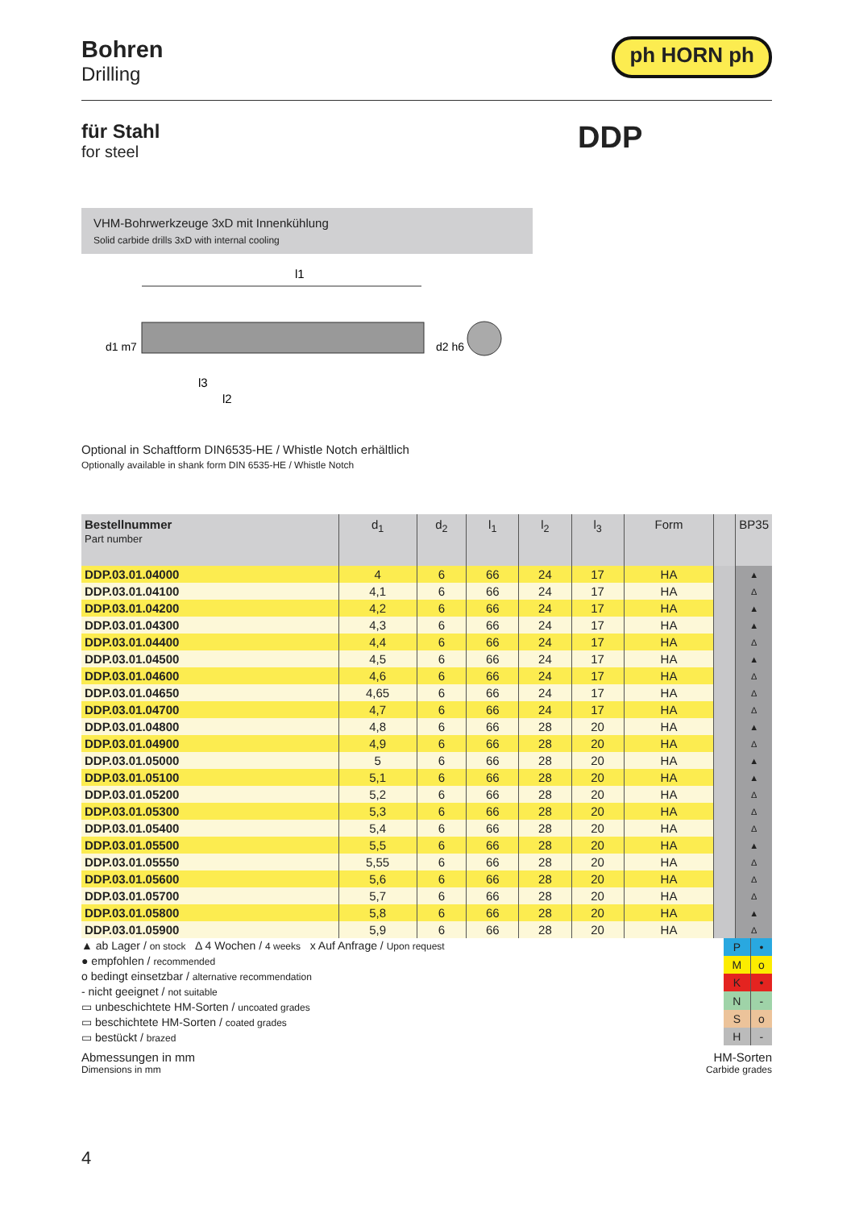Bohren
Drilling
ph HORN ph
für Stahl
for steel
DDP
VHM-Bohrwerkzeuge 3xD mit Innenkühlung
Solid carbide drills 3xD with internal cooling
l1
d1 m7
d2 h6
l3
l2
Optional in Schaftform DIN6535-HE / Whistle Notch erhältlich
Optionally available in shank form DIN 6535-HE / Whistle Notch
| Bestellnummer Part number | d<sub>1</sub> | d<sub>2</sub> | l<sub>1</sub> | l<sub>2</sub> | l<sub>3</sub> | Form | | BP35 |
| --- | --- | --- | --- | --- | --- | --- | --- | --- |
| DDP.03.01.04000 | 4 | 6 | 66 | 24 | 17 | HA | | ▲ |
| DDP.03.01.04100 | 4,1 | 6 | 66 | 24 | 17 | HA | | Δ |
| DDP.03.01.04200 | 4,2 | 6 | 66 | 24 | 17 | HA | | ▲ |
| DDP.03.01.04300 | 4,3 | 6 | 66 | 24 | 17 | HA | | ▲ |
| DDP.03.01.04400 | 4,4 | 6 | 66 | 24 | 17 | HA | | Δ |
| DDP.03.01.04500 | 4,5 | 6 | 66 | 24 | 17 | HA | | ▲ |
| DDP.03.01.04600 | 4,6 | 6 | 66 | 24 | 17 | HA | | Δ |
| DDP.03.01.04650 | 4,65 | 6 | 66 | 24 | 17 | HA | | Δ |
| DDP.03.01.04700 | 4,7 | 6 | 66 | 24 | 17 | HA | | Δ |
| DDP.03.01.04800 | 4,8 | 6 | 66 | 28 | 20 | HA | | ▲ |
| DDP.03.01.04900 | 4,9 | 6 | 66 | 28 | 20 | HA | | Δ |
| DDP.03.01.05000 | 5 | 6 | 66 | 28 | 20 | HA | | ▲ |
| DDP.03.01.05100 | 5,1 | 6 | 66 | 28 | 20 | HA | | ▲ |
| DDP.03.01.05200 | 5,2 | 6 | 66 | 28 | 20 | HA | | Δ |
| DDP.03.01.05300 | 5,3 | 6 | 66 | 28 | 20 | HA | | Δ |
| DDP.03.01.05400 | 5,4 | 6 | 66 | 28 | 20 | HA | | Δ |
| DDP.03.01.05500 | 5,5 | 6 | 66 | 28 | 20 | HA | | ▲ |
| DDP.03.01.05550 | 5,55 | 6 | 66 | 28 | 20 | HA | | Δ |
| DDP.03.01.05600 | 5,6 | 6 | 66 | 28 | 20 | HA | | Δ |
| DDP.03.01.05700 | 5,7 | 6 | 66 | 28 | 20 | HA | | Δ |
| DDP.03.01.05800 | 5,8 | 6 | 66 | 28 | 20 | HA | | ▲ |
| DDP.03.01.05900 | 5,9 | 6 | 66 | 28 | 20 | HA | | Δ |
▲ ab Lager / on stock Δ 4 Wochen / 4 weeks x Auf Anfrage / Upon request
● empfohlen / recommended
o bedingt einsetzbar / alternative recommendation
- nicht geeignet / not suitable
▭ unbeschichtete HM-Sorten / uncoated grades
▭ beschichtete HM-Sorten / coated grades
▭ bestückt / brazed
| P | • |
| M | o |
| K | • |
| N | - |
| S | o |
| H | - |
Abmessungen in mm
Dimensions in mm
HM-Sorten
Carbide grades
4